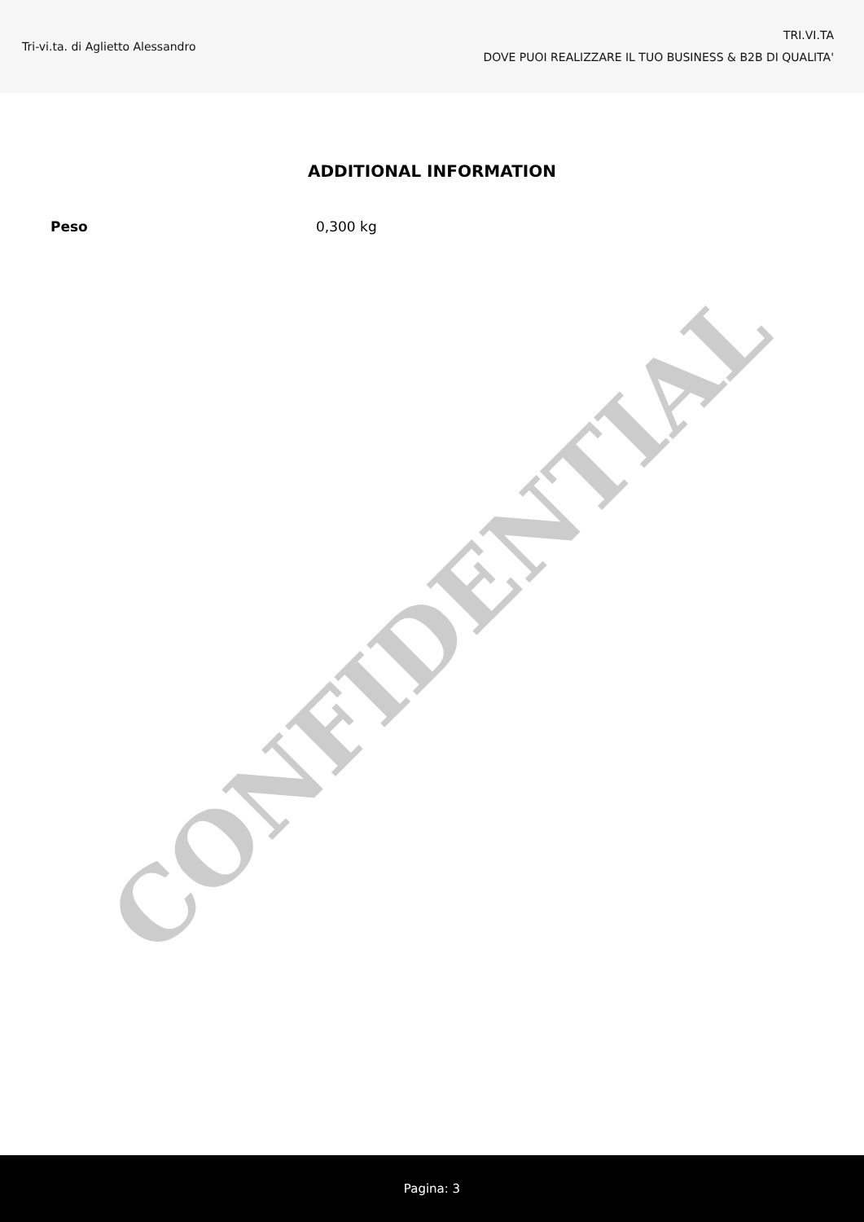Tri-vi.ta. di Aglietto Alessandro
TRI.VI.TA
DOVE PUOI REALIZZARE IL TUO BUSINESS & B2B DI QUALITA'
ADDITIONAL INFORMATION
| Peso | 0,300 kg |
CONFIDENTIAL
Pagina: 3